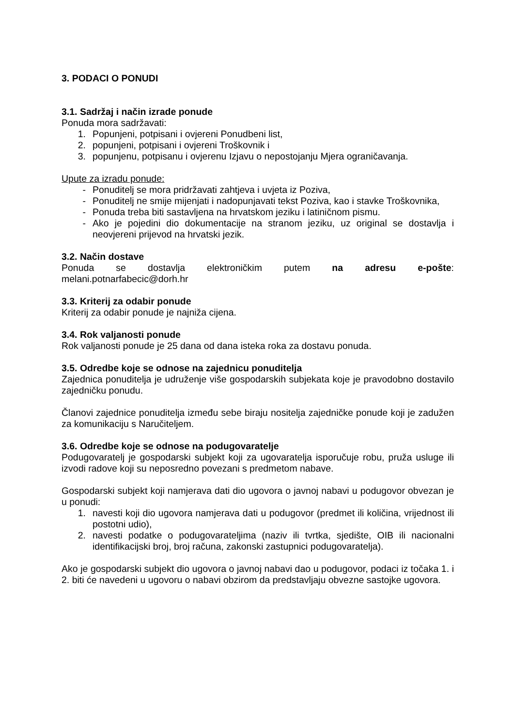3. PODACI O PONUDI
3.1. Sadržaj i način izrade ponude
Ponuda mora sadržavati:
1. Popunjeni, potpisani i ovjereni Ponudbeni list,
2. popunjeni, potpisani i ovjereni Troškovnik i
3. popunjenu, potpisanu i ovjerenu Izjavu o nepostojanju Mjera ograničavanja.
Upute za izradu ponude:
- Ponuditelj se mora pridržavati zahtjeva i uvjeta iz Poziva,
- Ponuditelj ne smije mijenjati i nadopunjavati tekst Poziva, kao i stavke Troškovnika,
- Ponuda treba biti sastavljena na hrvatskom jeziku i latiničnom pismu.
- Ako je pojedini dio dokumentacije na stranom jeziku, uz original se dostavlja i neovjereni prijevod na hrvatski jezik.
3.2. Način dostave
Ponuda se dostavlja elektroničkim putem na adresu e-pošte:
melani.potnarfabecic@dorh.hr
3.3. Kriterij za odabir ponude
Kriterij za odabir ponude je najniža cijena.
3.4. Rok valjanosti ponude
Rok valjanosti ponude je 25 dana od dana isteka roka za dostavu ponuda.
3.5. Odredbe koje se odnose na zajednicu ponuditelja
Zajednica ponuditelja je udruženje više gospodarskih subjekata koje je pravodobno dostavilo zajedničku ponudu.
Članovi zajednice ponuditelja između sebe biraju nositelja zajedničke ponude koji je zadužen za komunikaciju s Naručiteljem.
3.6. Odredbe koje se odnose na podugovaratelje
Podugovaratelj je gospodarski subjekt koji za ugovaratelja isporučuje robu, pruža usluge ili izvodi radove koji su neposredno povezani s predmetom nabave.
Gospodarski subjekt koji namjerava dati dio ugovora o javnoj nabavi u podugovor obvezan je u ponudi:
1. navesti koji dio ugovora namjerava dati u podugovor (predmet ili količina, vrijednost ili postotni udio),
2. navesti podatke o podugovarateljima (naziv ili tvrtka, sjedište, OIB ili nacionalni identifikacijski broj, broj računa, zakonski zastupnici podugovaratelja).
Ako je gospodarski subjekt dio ugovora o javnoj nabavi dao u podugovor, podaci iz točaka 1. i 2. biti će navedeni u ugovoru o nabavi obzirom da predstavljaju obvezne sastojke ugovora.